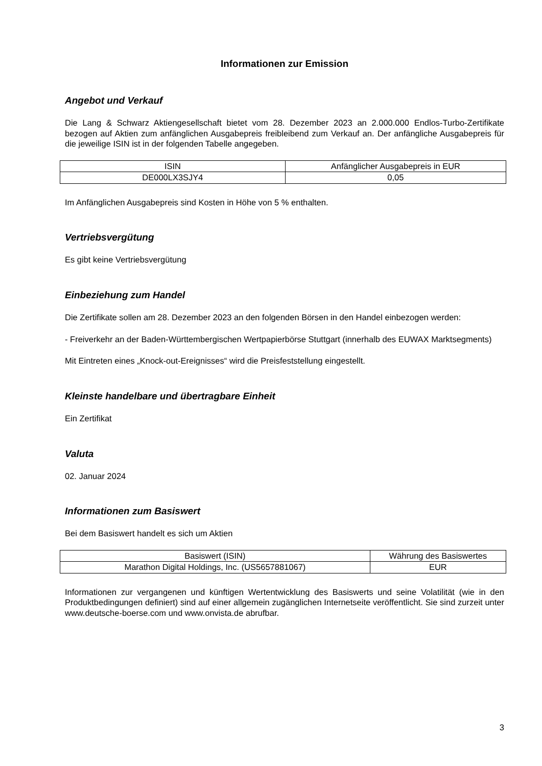Informationen zur Emission
Angebot und Verkauf
Die Lang & Schwarz Aktiengesellschaft bietet vom 28. Dezember 2023 an 2.000.000 Endlos-Turbo-Zertifikate bezogen auf Aktien zum anfänglichen Ausgabepreis freibleibend zum Verkauf an. Der anfängliche Ausgabepreis für die jeweilige ISIN ist in der folgenden Tabelle angegeben.
| ISIN | Anfänglicher Ausgabepreis in EUR |
| --- | --- |
| DE000LX3SJY4 | 0,05 |
Im Anfänglichen Ausgabepreis sind Kosten in Höhe von 5 % enthalten.
Vertriebsvergütung
Es gibt keine Vertriebsvergütung
Einbeziehung zum Handel
Die Zertifikate sollen am 28. Dezember 2023 an den folgenden Börsen in den Handel einbezogen werden:
- Freiverkehr an der Baden-Württembergischen Wertpapierbörse Stuttgart (innerhalb des EUWAX Marktsegments)
Mit Eintreten eines „Knock-out-Ereignisses“ wird die Preisfeststellung eingestellt.
Kleinste handelbare und übertragbare Einheit
Ein Zertifikat
Valuta
02. Januar 2024
Informationen zum Basiswert
Bei dem Basiswert handelt es sich um Aktien
| Basiswert (ISIN) | Währung des Basiswertes |
| --- | --- |
| Marathon Digital Holdings, Inc. (US5657881067) | EUR |
Informationen zur vergangenen und künftigen Wertentwicklung des Basiswerts und seine Volatilität (wie in den Produktbedingungen definiert) sind auf einer allgemein zugänglichen Internetseite veröffentlicht. Sie sind zurzeit unter www.deutsche-boerse.com und www.onvista.de abrufbar.
3